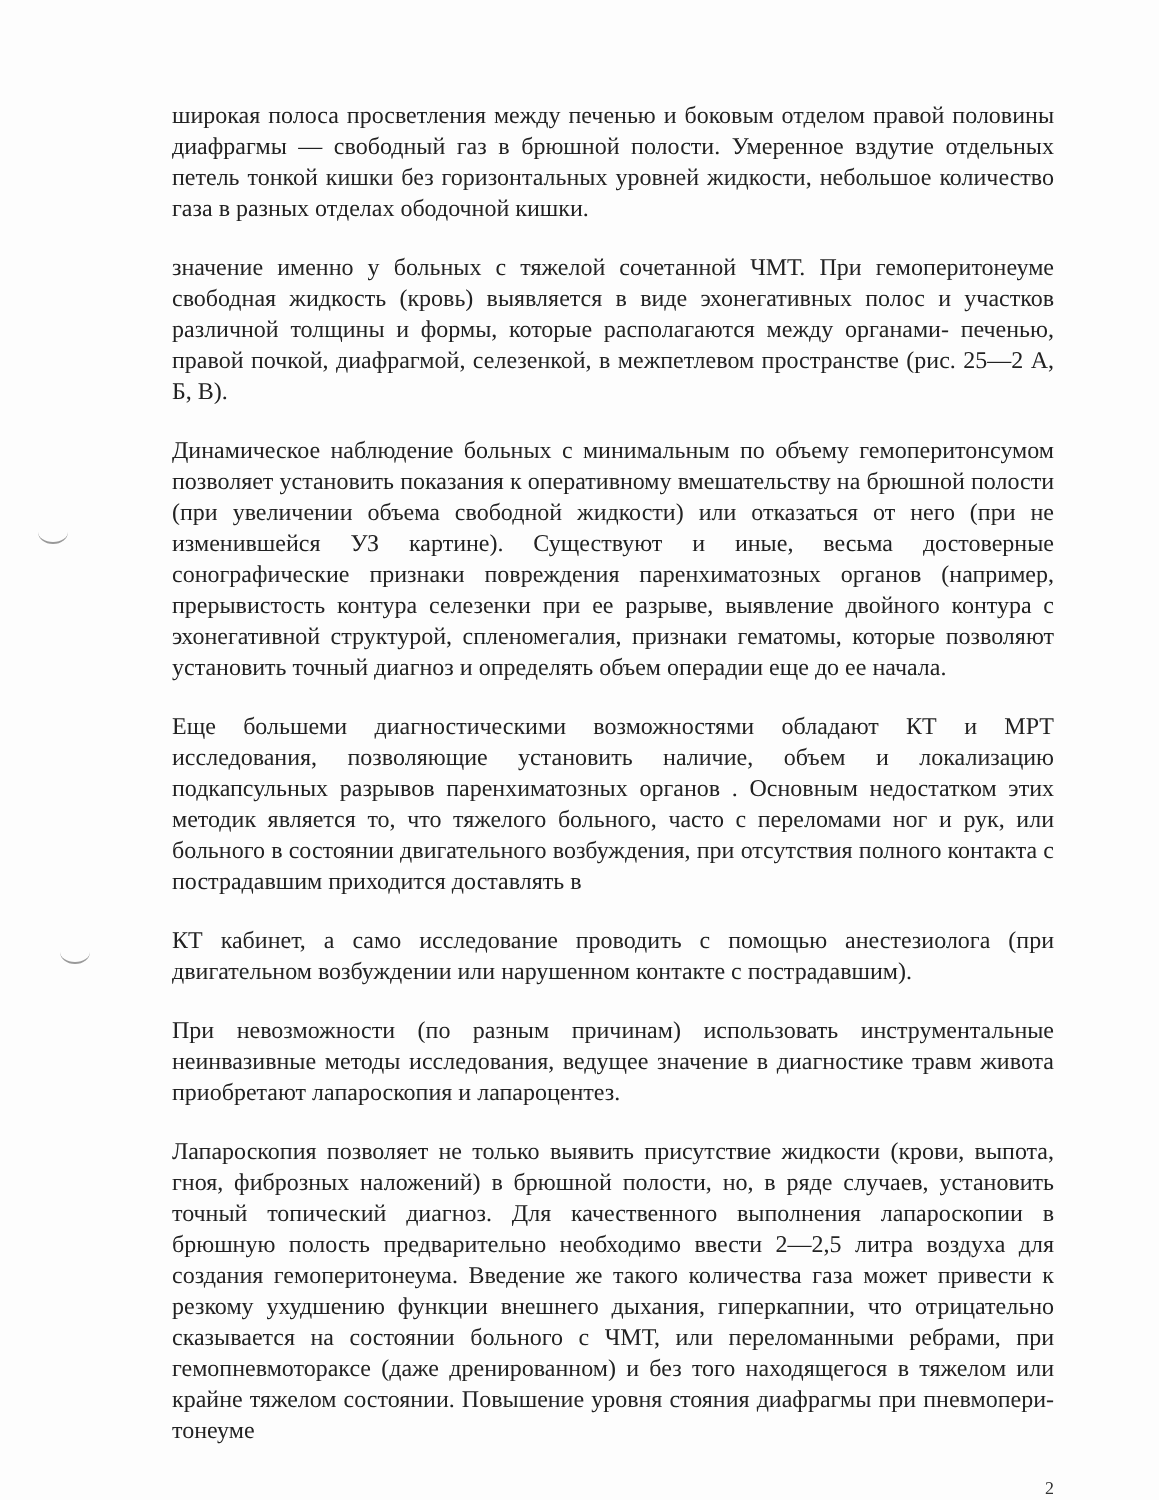широкая полоса просветления между печенью и боковым отделом правой половины диафрагмы — свободный газ в брюшной полости. Умеренное вздутие отдельных петель тонкой кишки без горизонтальных уровней жидкости, небольшое количество газа в разных отделах ободочной кишки.
значение именно у больных с тяжелой сочетанной ЧМТ. При гемоперитонеуме свободная жидкость (кровь) выявляется в виде эхонегативных полос и участков различной толщины и формы, которые располагаются между органами- печенью, правой почкой, диафрагмой, селезенкой, в межпетлевом пространстве (рис. 25—2 А, Б, В).
Динамическое наблюдение больных с минимальным по объему гемоперитонсумом позволяет установить показания к оперативному вмешательству на брюшной полости (при увеличении объема свободной жидкости) или отказаться от него (при не изменившейся УЗ картине). Существуют и иные, весьма достоверные сонографические признаки повреждения паренхиматозных органов (например, прерывистость контура селезенки при ее разрыве, выявление двойного контура с эхонегативной структурой, спленомегалия, признаки гематомы, которые позволяют установить точный диагноз и определять объем операдии еще до ее начала.
Еще большеми диагностическими возможностями обладают КТ и МРТ исследования, позволяющие установить наличие, объем и локализацию подкапсульных разрывов паренхиматозных органов . Основным недостатком этих методик является то, что тяжелого больного, часто с переломами ног и рук, или больного в состоянии двигательного возбуждения, при отсутствия полного контакта с пострадавшим приходится доставлять в
КТ кабинет, а само исследование проводить с помощью анестезиолога (при двигательном возбуждении или нарушенном контакте с пострадавшим).
При невозможности (по разным причинам) использовать инструментальные неинвазивные методы исследования, ведущее значение в диагностике травм живота приобретают лапароскопия и лапароцентез.
Лапароскопия позволяет не только выявить присутствие жидкости (крови, выпота, гноя, фиброзных наложений) в брюшной полости, но, в ряде случаев, установить точный топический диагноз. Для качественного выполнения лапароскопии в брюшную полость предварительно необходимо ввести 2—2,5 литра воздуха для создания гемоперитонеума. Введение же такого количества газа может привести к резкому ухудшению функции внешнего дыхания, гиперкапнии, что отрицательно сказывается на состоянии больного с ЧМТ, или переломанными ребрами, при гемопневмотораксе (даже дренированном) и без того находящегося в тяжелом или крайне тяжелом состоянии. Повышение уровня стояния диафрагмы при пневмопери-тонеуме
2